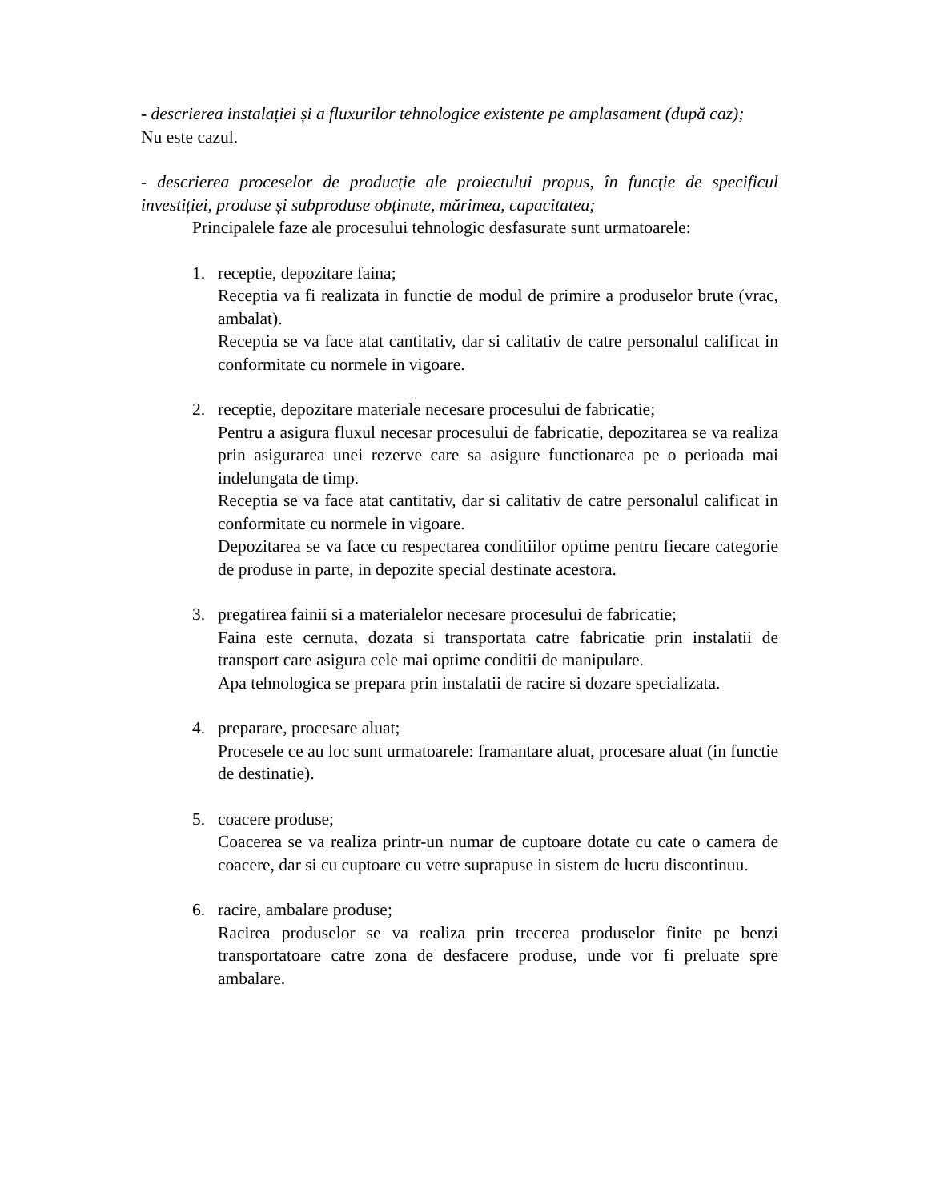- descrierea instalației și a fluxurilor tehnologice existente pe amplasament (după caz);
Nu este cazul.
- descrierea proceselor de producție ale proiectului propus, în funcție de specificul investiției, produse și subproduse obținute, mărimea, capacitatea;
Principalele faze ale procesului tehnologic desfasurate sunt urmatoarele:
1. receptie, depozitare faina;
Receptia va fi realizata in functie de modul de primire a produselor brute (vrac, ambalat).
Receptia se va face atat cantitativ, dar si calitativ de catre personalul calificat in conformitate cu normele in vigoare.
2. receptie, depozitare materiale necesare procesului de fabricatie;
Pentru a asigura fluxul necesar procesului de fabricatie, depozitarea se va realiza prin asigurarea unei rezerve care sa asigure functionarea pe o perioada mai indelungata de timp.
Receptia se va face atat cantitativ, dar si calitativ de catre personalul calificat in conformitate cu normele in vigoare.
Depozitarea se va face cu respectarea conditiilor optime pentru fiecare categorie de produse in parte, in depozite special destinate acestora.
3. pregatirea fainii si a materialelor necesare procesului de fabricatie;
Faina este cernuta, dozata si transportata catre fabricatie prin instalatii de transport care asigura cele mai optime conditii de manipulare.
Apa tehnologica se prepara prin instalatii de racire si dozare specializata.
4. preparare, procesare aluat;
Procesele ce au loc sunt urmatoarele: framantare aluat, procesare aluat (in functie de destinatie).
5. coacere produse;
Coacerea se va realiza printr-un numar de cuptoare dotate cu cate o camera de coacere, dar si cu cuptoare cu vetre suprapuse in sistem de lucru discontinuu.
6. racire, ambalare produse;
Racirea produselor se va realiza prin trecerea produselor finite pe benzi transportatoare catre zona de desfacere produse, unde vor fi preluate spre ambalare.